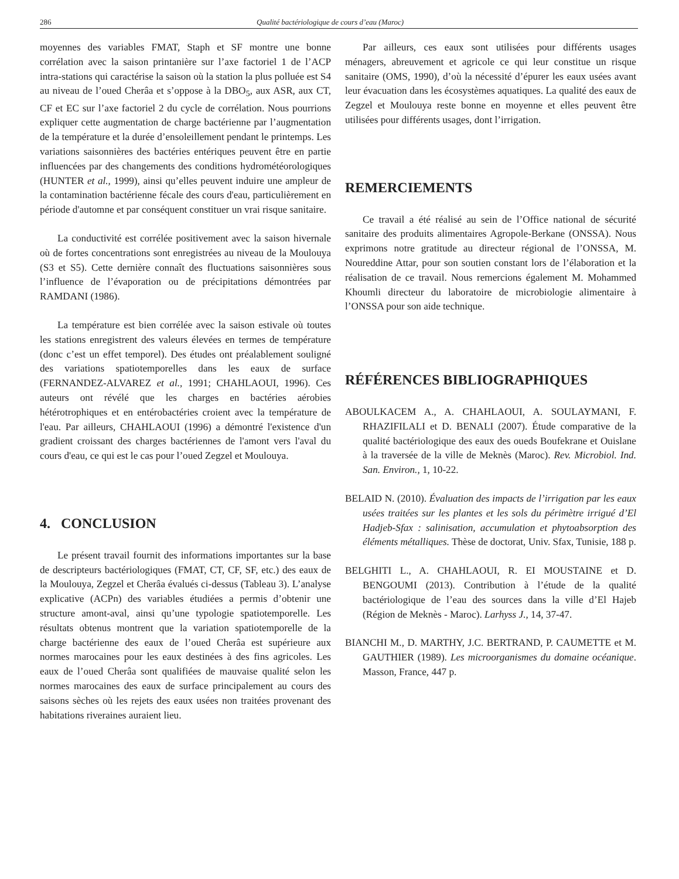286 Qualité bactériologique de cours d’eau (Maroc)
moyennes des variables FMAT, Staph et SF montre une bonne corrélation avec la saison printanière sur l’axe factoriel 1 de l’ACP intra-stations qui caractérise la saison où la station la plus polluée est S4 au niveau de l’oued Cherâa et s’oppose à la DBO<sub>5</sub>, aux ASR, aux CT, CF et EC sur l’axe factoriel 2 du cycle de corrélation. Nous pourrions expliquer cette augmentation de charge bactérienne par l’augmentation de la température et la durée d’ensoleillement pendant le printemps. Les variations saisonnières des bactéries entériques peuvent être en partie influencées par des changements des conditions hydrométéorologiques (HUNTER et al., 1999), ainsi qu’elles peuvent induire une ampleur de la contamination bactérienne fécale des cours d'eau, particulièrement en période d'automne et par conséquent constituer un vrai risque sanitaire.
La conductivité est corrélée positivement avec la saison hivernale où de fortes concentrations sont enregistrées au niveau de la Moulouya (S3 et S5). Cette dernière connaît des fluctuations saisonnières sous l’influence de l’évaporation ou de précipitations démontrées par RAMDANI (1986).
La température est bien corrélée avec la saison estivale où toutes les stations enregistrent des valeurs élevées en termes de température (donc c’est un effet temporel). Des études ont préalablement souligné des variations spatiotemporelles dans les eaux de surface (FERNANDEZ-ALVAREZ et al., 1991; CHAHLAOUI, 1996). Ces auteurs ont révélé que les charges en bactéries aérobies hétérotrophiques et en entérobactéries croient avec la température de l'eau. Par ailleurs, CHAHLAOUI (1996) a démontré l'existence d'un gradient croissant des charges bactériennes de l'amont vers l'aval du cours d'eau, ce qui est le cas pour l’oued Zegzel et Moulouya.
4. CONCLUSION
Le présent travail fournit des informations importantes sur la base de descripteurs bactériologiques (FMAT, CT, CF, SF, etc.) des eaux de la Moulouya, Zegzel et Cherâa évalués ci-dessus (Tableau 3). L’analyse explicative (ACPn) des variables étudiées a permis d’obtenir une structure amont-aval, ainsi qu’une typologie spatiotemporelle. Les résultats obtenus montrent que la variation spatiotemporelle de la charge bactérienne des eaux de l’oued Cherâa est supérieure aux normes marocaines pour les eaux destinées à des fins agricoles. Les eaux de l’oued Cherâa sont qualifiées de mauvaise qualité selon les normes marocaines des eaux de surface principalement au cours des saisons sèches où les rejets des eaux usées non traitées provenant des habitations riveraines auraient lieu.
Par ailleurs, ces eaux sont utilisées pour différents usages ménagers, abreuvement et agricole ce qui leur constitue un risque sanitaire (OMS, 1990), d’où la nécessité d’épurer les eaux usées avant leur évacuation dans les écosystèmes aquatiques. La qualité des eaux de Zegzel et Moulouya reste bonne en moyenne et elles peuvent être utilisées pour différents usages, dont l’irrigation.
REMERCIEMENTS
Ce travail a été réalisé au sein de l’Office national de sécurité sanitaire des produits alimentaires Agropole-Berkane (ONSSA). Nous exprimons notre gratitude au directeur régional de l’ONSSA, M. Noureddine Attar, pour son soutien constant lors de l’élaboration et la réalisation de ce travail. Nous remercions également M. Mohammed Khoumli directeur du laboratoire de microbiologie alimentaire à l’ONSSA pour son aide technique.
RÉFÉRENCES BIBLIOGRAPHIQUES
ABOULKACEM A., A. CHAHLAOUI, A. SOULAYMANI, F. RHAZIFILALI et D. BENALI (2007). Étude comparative de la qualité bactériologique des eaux des oueds Boufekrane et Ouislane à la traversée de la ville de Meknès (Maroc). Rev. Microbiol. Ind. San. Environ., 1, 10-22.
BELAID N. (2010). Évaluation des impacts de l’irrigation par les eaux usées traitées sur les plantes et les sols du périmètre irrigué d’El Hadjeb-Sfax : salinisation, accumulation et phytoabsorption des éléments métalliques. Thèse de doctorat, Univ. Sfax, Tunisie, 188 p.
BELGHITI L., A. CHAHLAOUI, R. EI MOUSTAINE et D. BENGOUMI (2013). Contribution à l’étude de la qualité bactériologique de l’eau des sources dans la ville d’El Hajeb (Région de Meknès - Maroc). Larhyss J., 14, 37-47.
BIANCHI M., D. MARTHY, J.C. BERTRAND, P. CAUMETTE et M. GAUTHIER (1989). Les microorganismes du domaine océanique. Masson, France, 447 p.